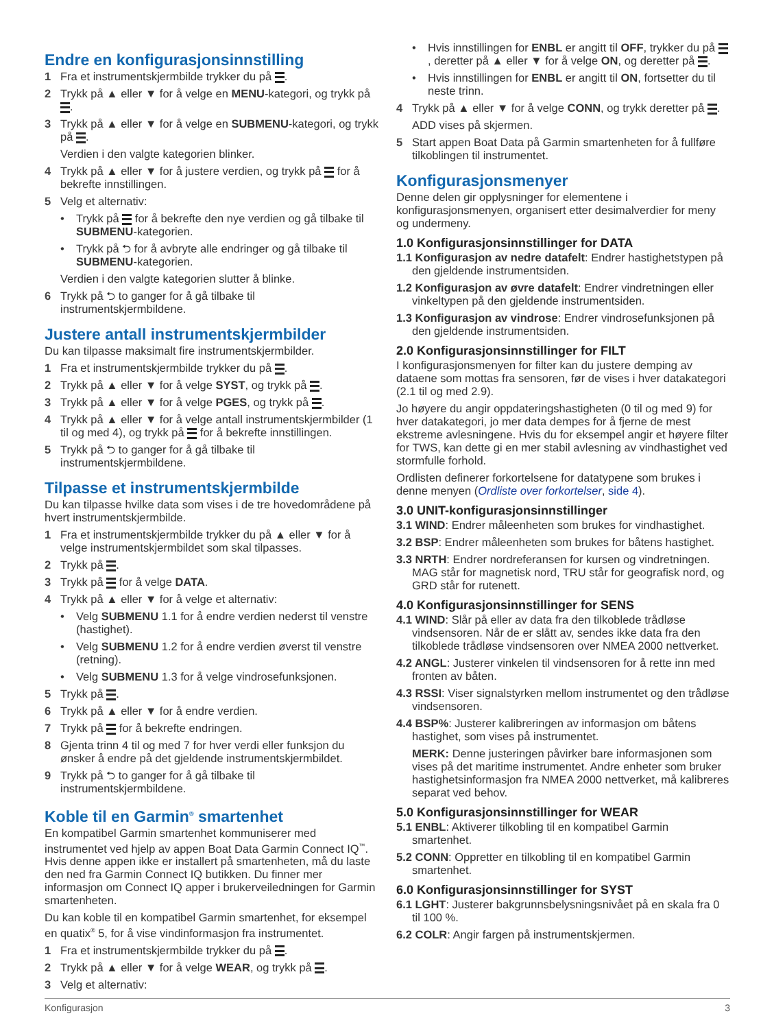Endre en konfigurasjonsinnstilling
1 Fra et instrumentskjermbilde trykker du på .
2 Trykk på ▲ eller ▼ for å velge en MENU-kategori, og trykk på .
3 Trykk på ▲ eller ▼ for å velge en SUBMENU-kategori, og trykk på .
Verdien i den valgte kategorien blinker.
4 Trykk på ▲ eller ▼ for å justere verdien, og trykk på for å bekrefte innstillingen.
5 Velg et alternativ:
• Trykk på for å bekrefte den nye verdien og gå tilbake til SUBMENU-kategorien.
• Trykk på ⮌ for å avbryte alle endringer og gå tilbake til SUBMENU-kategorien.
Verdien i den valgte kategorien slutter å blinke.
6 Trykk på ⮌ to ganger for å gå tilbake til instrumentskjermbildene.
Justere antall instrumentskjermbilder
Du kan tilpasse maksimalt fire instrumentskjermbilder.
1 Fra et instrumentskjermbilde trykker du på .
2 Trykk på ▲ eller ▼ for å velge SYST, og trykk på .
3 Trykk på ▲ eller ▼ for å velge PGES, og trykk på .
4 Trykk på ▲ eller ▼ for å velge antall instrumentskjermbilder (1 til og med 4), og trykk på for å bekrefte innstillingen.
5 Trykk på ⮌ to ganger for å gå tilbake til instrumentskjermbildene.
Tilpasse et instrumentskjermbilde
Du kan tilpasse hvilke data som vises i de tre hovedområdene på hvert instrumentskjermbilde.
1 Fra et instrumentskjermbilde trykker du på ▲ eller ▼ for å velge instrumentskjermbildet som skal tilpasses.
2 Trykk på .
3 Trykk på for å velge DATA.
4 Trykk på ▲ eller ▼ for å velge et alternativ:
• Velg SUBMENU 1.1 for å endre verdien nederst til venstre (hastighet).
• Velg SUBMENU 1.2 for å endre verdien øverst til venstre (retning).
• Velg SUBMENU 1.3 for å velge vindrosefunksjonen.
5 Trykk på .
6 Trykk på ▲ eller ▼ for å endre verdien.
7 Trykk på for å bekrefte endringen.
8 Gjenta trinn 4 til og med 7 for hver verdi eller funksjon du ønsker å endre på det gjeldende instrumentskjermbildet.
9 Trykk på ⮌ to ganger for å gå tilbake til instrumentskjermbildene.
Koble til en Garmin<sup>®</sup> smartenhet
En kompatibel Garmin smartenhet kommuniserer med instrumentet ved hjelp av appen Boat Data Garmin Connect IQ<sup>™</sup>. Hvis denne appen ikke er installert på smartenheten, må du laste den ned fra Garmin Connect IQ butikken. Du finner mer informasjon om Connect IQ apper i brukerveiledningen for Garmin smartenheten.
Du kan koble til en kompatibel Garmin smartenhet, for eksempel en quatix<sup>®</sup> 5, for å vise vindinformasjon fra instrumentet.
1 Fra et instrumentskjermbilde trykker du på .
2 Trykk på ▲ eller ▼ for å velge WEAR, og trykk på .
3 Velg et alternativ:
• Hvis innstillingen for ENBL er angitt til OFF, trykker du på , deretter på ▲ eller ▼ for å velge ON, og deretter på .
• Hvis innstillingen for ENBL er angitt til ON, fortsetter du til neste trinn.
4 Trykk på ▲ eller ▼ for å velge CONN, og trykk deretter på .
ADD vises på skjermen.
5 Start appen Boat Data på Garmin smartenheten for å fullføre tilkoblingen til instrumentet.
Konfigurasjonsmenyer
Denne delen gir opplysninger for elementene i konfigurasjonsmenyen, organisert etter desimalverdier for meny og undermeny.
1.0 Konfigurasjonsinnstillinger for DATA
1.1 Konfigurasjon av nedre datafelt: Endrer hastighetstypen på den gjeldende instrumentsiden.
1.2 Konfigurasjon av øvre datafelt: Endrer vindretningen eller vinkeltypen på den gjeldende instrumentsiden.
1.3 Konfigurasjon av vindrose: Endrer vindrosefunksjonen på den gjeldende instrumentsiden.
2.0 Konfigurasjonsinnstillinger for FILT
I konfigurasjonsmenyen for filter kan du justere demping av dataene som mottas fra sensoren, før de vises i hver datakategori (2.1 til og med 2.9).
Jo høyere du angir oppdateringshastigheten (0 til og med 9) for hver datakategori, jo mer data dempes for å fjerne de mest ekstreme avlesningene. Hvis du for eksempel angir et høyere filter for TWS, kan dette gi en mer stabil avlesning av vindhastighet ved stormfulle forhold.
Ordlisten definerer forkortelsene for datatypene som brukes i denne menyen (Ordliste over forkortelser, side 4).
3.0 UNIT-konfigurasjonsinnstillinger
3.1 WIND: Endrer måleenheten som brukes for vindhastighet.
3.2 BSP: Endrer måleenheten som brukes for båtens hastighet.
3.3 NRTH: Endrer nordreferansen for kursen og vindretningen. MAG står for magnetisk nord, TRU står for geografisk nord, og GRD står for rutenett.
4.0 Konfigurasjonsinnstillinger for SENS
4.1 WIND: Slår på eller av data fra den tilkoblede trådløse vindsensoren. Når de er slått av, sendes ikke data fra den tilkoblede trådløse vindsensoren over NMEA 2000 nettverket.
4.2 ANGL: Justerer vinkelen til vindsensoren for å rette inn med fronten av båten.
4.3 RSSI: Viser signalstyrken mellom instrumentet og den trådløse vindsensoren.
4.4 BSP%: Justerer kalibreringen av informasjon om båtens hastighet, som vises på instrumentet.
MERK: Denne justeringen påvirker bare informasjonen som vises på det maritime instrumentet. Andre enheter som bruker hastighetsinformasjon fra NMEA 2000 nettverket, må kalibreres separat ved behov.
5.0 Konfigurasjonsinnstillinger for WEAR
5.1 ENBL: Aktiverer tilkobling til en kompatibel Garmin smartenhet.
5.2 CONN: Oppretter en tilkobling til en kompatibel Garmin smartenhet.
6.0 Konfigurasjonsinnstillinger for SYST
6.1 LGHT: Justerer bakgrunnsbelysningsnivået på en skala fra 0 til 100 %.
6.2 COLR: Angir fargen på instrumentskjermen.
Konfigurasjon 3